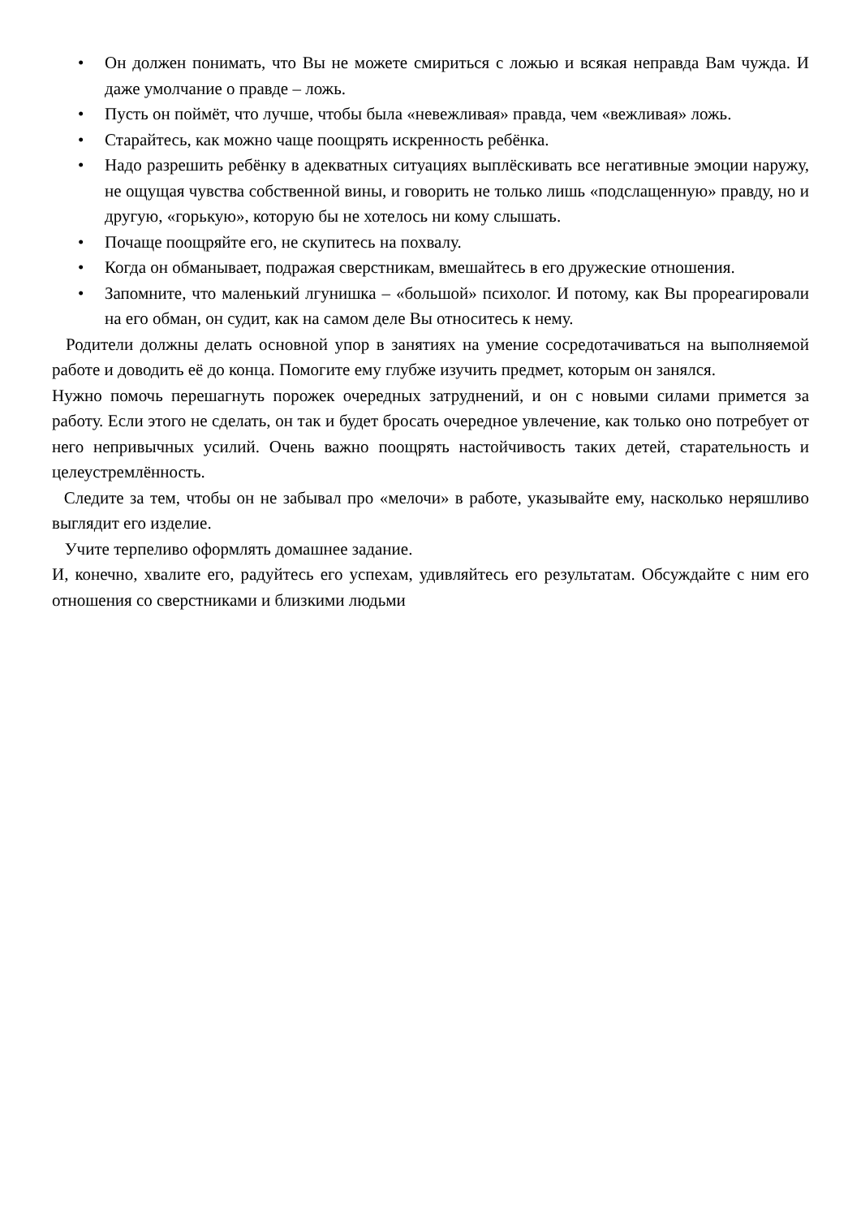• Он должен понимать, что Вы не можете смириться с ложью и всякая неправда Вам чужда. И даже умолчание о правде – ложь.
• Пусть он поймёт, что лучше, чтобы была «невежливая» правда, чем «вежливая» ложь.
• Старайтесь, как можно чаще поощрять искренность ребёнка.
• Надо разрешить ребёнку в адекватных ситуациях выплёскивать все негативные эмоции наружу, не ощущая чувства собственной вины, и говорить не только лишь «подслащенную» правду, но и другую, «горькую», которую бы не хотелось ни кому слышать.
• Почаще поощряйте его, не скупитесь на похвалу.
• Когда он обманывает, подражая сверстникам, вмешайтесь в его дружеские отношения.
• Запомните, что маленький лгунишка – «большой» психолог. И потому, как Вы прореагировали на его обман, он судит, как на самом деле Вы относитесь к нему.
Родители должны делать основной упор в занятиях на умение сосредотачиваться на выполняемой работе и доводить её до конца. Помогите ему глубже изучить предмет, которым он занялся.
Нужно помочь перешагнуть порожек очередных затруднений, и он с новыми силами примется за работу. Если этого не сделать, он так и будет бросать очередное увлечение, как только оно потребует от него непривычных усилий. Очень важно поощрять настойчивость таких детей, старательность и целеустремлённость.
Следите за тем, чтобы он не забывал про «мелочи» в работе, указывайте ему, насколько неряшливо выглядит его изделие.
Учите терпеливо оформлять домашнее задание.
И, конечно, хвалите его, радуйтесь его успехам, удивляйтесь его результатам. Обсуждайте с ним его отношения со сверстниками и близкими людьми